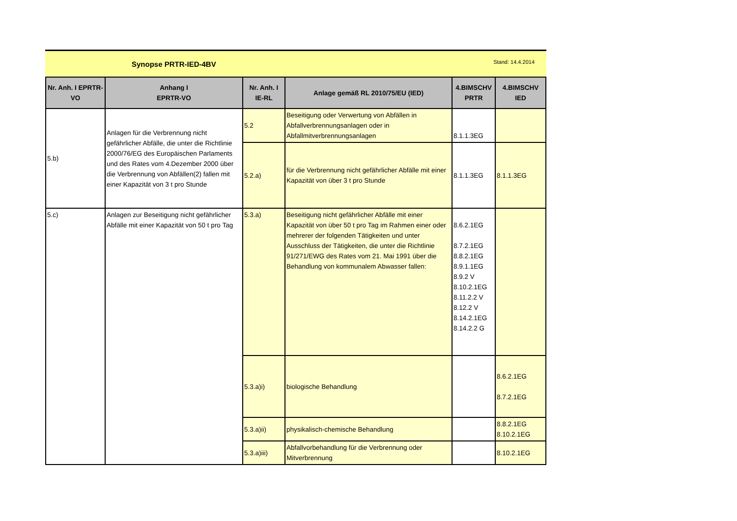Synopse PRTR-IED-4BV
Stand: 14.4.2014
| Nr. Anh. I EPRTR-VO | Anhang I EPRTR-VO | Nr. Anh. I IE-RL | Anlage gemäß RL 2010/75/EU (IED) | 4.BIMSCHV PRTR | 4.BIMSCHV IED |
| --- | --- | --- | --- | --- | --- |
| 5.b) | Anlagen für die Verbrennung nicht gefährlicher Abfälle, die unter die Richtlinie 2000/76/EG des Europäischen Parlaments und des Rates vom 4.Dezember 2000 über die Verbrennung von Abfällen(2) fallen mit einer Kapazität von 3 t pro Stunde | 5.2 | Beseitigung oder Verwertung von Abfällen in Abfallverbrennungsanlagen oder in Abfallmitverbrennungsanlagen | 8.1.1.3EG | |
| | | 5.2.a) | für die Verbrennung nicht gefährlicher Abfälle mit einer Kapazität von über 3 t pro Stunde | 8.1.1.3EG | 8.1.1.3EG |
| 5.c) | Anlagen zur Beseitigung nicht gefährlicher Abfälle mit einer Kapazität von 50 t pro Tag | 5.3.a) | Beseitigung nicht gefährlicher Abfälle mit einer Kapazität von über 50 t pro Tag im Rahmen einer oder mehrerer der folgenden Tätigkeiten und unter Ausschluss der Tätigkeiten, die unter die Richtlinie 91/271/EWG des Rates vom 21. Mai 1991 über die Behandlung von kommunalem Abwasser fallen: | 8.6.2.1EG 8.7.2.1EG 8.8.2.1EG 8.9.1.1EG 8.9.2 V 8.10.2.1EG 8.11.2.2 V 8.12.2 V 8.14.2.1EG 8.14.2.2 G | |
| | | 5.3.a)i) | biologische Behandlung | | 8.6.2.1EG 8.7.2.1EG |
| | | 5.3.a)ii) | physikalisch-chemische Behandlung | | 8.8.2.1EG 8.10.2.1EG |
| | | 5.3.a)iii) | Abfallvorbehandlung für die Verbrennung oder Mitverbrennung | | 8.10.2.1EG |